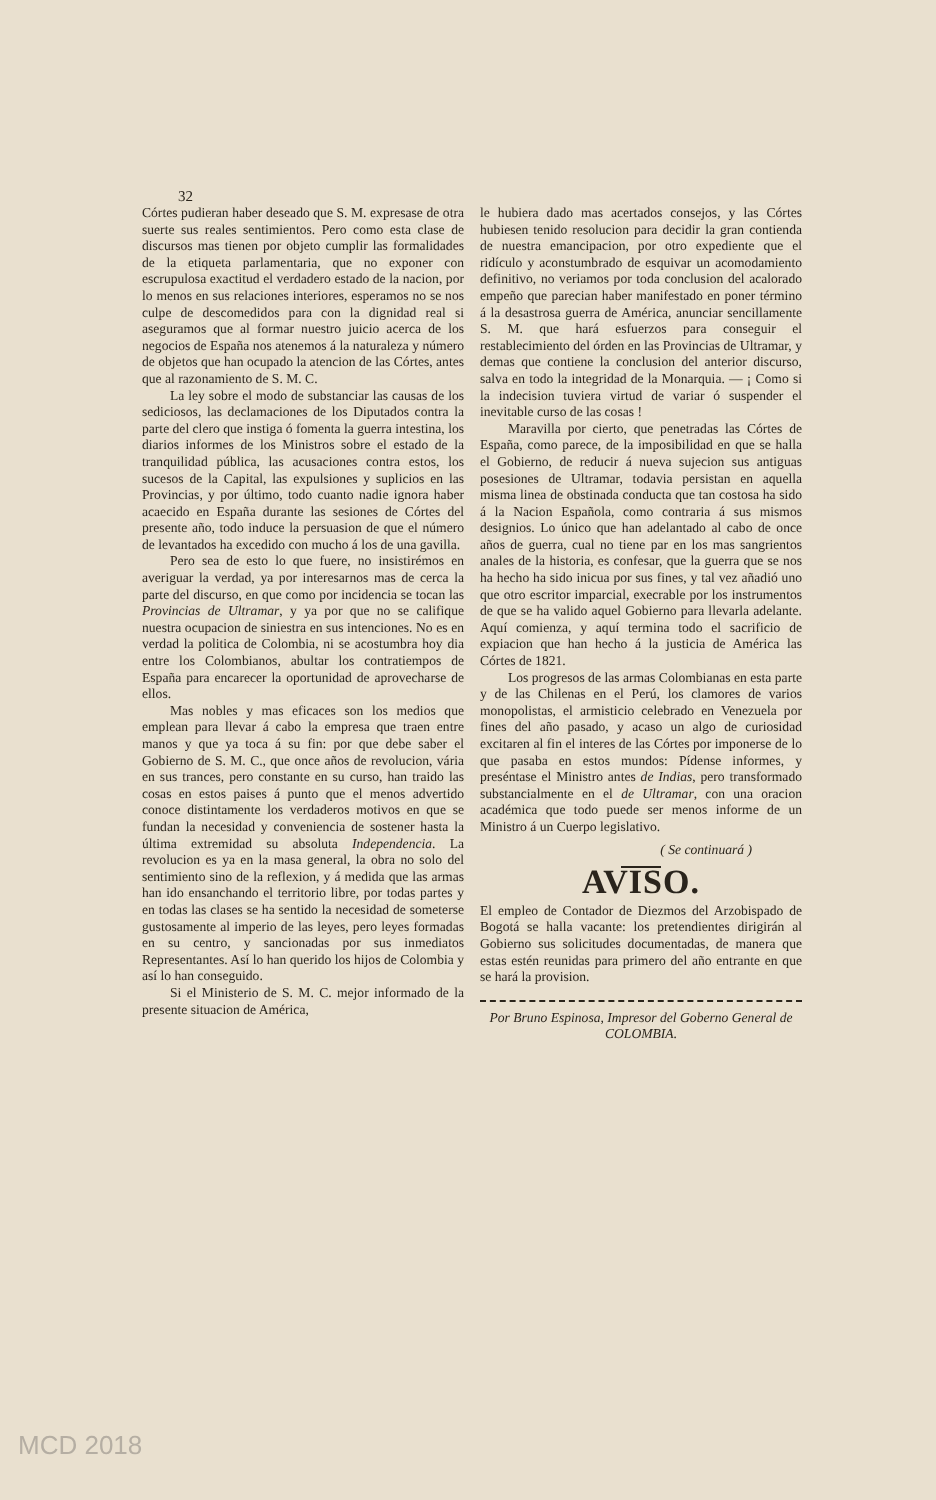32
Córtes pudieran haber deseado que S. M. expresase de otra suerte sus reales sentimientos. Pero como esta clase de discursos mas tienen por objeto cumplir las formalidades de la etiqueta parlamentaria, que no exponer con escrupulosa exactitud el verdadero estado de la nacion, por lo menos en sus relaciones interiores, esperamos no se nos culpe de descomedidos para con la dignidad real si aseguramos que al formar nuestro juicio acerca de los negocios de España nos atenemos á la naturaleza y número de objetos que han ocupado la atencion de las Córtes, antes que al razonamiento de S. M. C.
La ley sobre el modo de substanciar las causas de los sediciosos, las declamaciones de los Diputados contra la parte del clero que instiga ó fomenta la guerra intestina, los diarios informes de los Ministros sobre el estado de la tranquilidad pública, las acusaciones contra estos, los sucesos de la Capital, las expulsiones y suplicios en las Provincias, y por último, todo cuanto nadie ignora haber acaecido en España durante las sesiones de Córtes del presente año, todo induce la persuasion de que el número de levantados ha excedido con mucho á los de una gavilla.
Pero sea de esto lo que fuere, no insistirémos en averiguar la verdad, ya por interesarnos mas de cerca la parte del discurso, en que como por incidencia se tocan las Provincias de Ultramar, y ya por que no se califique nuestra ocupacion de siniestra en sus intenciones. No es en verdad la politica de Colombia, ni se acostumbra hoy dia entre los Colombianos, abultar los contratiempos de España para encarecer la oportunidad de aprovecharse de ellos.
Mas nobles y mas eficaces son los medios que emplean para llevar á cabo la empresa que traen entre manos y que ya toca á su fin: por que debe saber el Gobierno de S. M. C., que once años de revolucion, vária en sus trances, pero constante en su curso, han traido las cosas en estos paises á punto que el menos advertido conoce distintamente los verdaderos motivos en que se fundan la necesidad y conveniencia de sostener hasta la última extremidad su absoluta Independencia. La revolucion es ya en la masa general, la obra no solo del sentimiento sino de la reflexion, y á medida que las armas han ido ensanchando el territorio libre, por todas partes y en todas las clases se ha sentido la necesidad de someterse gustosamente al imperio de las leyes, pero leyes formadas en su centro, y sancionadas por sus inmediatos Representantes. Así lo han querido los hijos de Colombia y así lo han conseguido.
Si el Ministerio de S. M. C. mejor informado de la presente situacion de América,
le hubiera dado mas acertados consejos, y las Córtes hubiesen tenido resolucion para decidir la gran contienda de nuestra emancipacion, por otro expediente que el ridículo y aconstumbrado de esquivar un acomodamiento definitivo, no veriamos por toda conclusion del acalorado empeño que parecian haber manifestado en poner término á la desastrosa guerra de América, anunciar sencillamente S. M. que hará esfuerzos para conseguir el restablecimiento del órden en las Provincias de Ultramar, y demas que contiene la conclusion del anterior discurso, salva en todo la integridad de la Monarquia. — ¡ Como si la indecision tuviera virtud de variar ó suspender el inevitable curso de las cosas !
Maravilla por cierto, que penetradas las Córtes de España, como parece, de la imposibilidad en que se halla el Gobierno, de reducir á nueva sujecion sus antiguas posesiones de Ultramar, todavia persistan en aquella misma linea de obstinada conducta que tan costosa ha sido á la Nacion Española, como contraria á sus mismos designios. Lo único que han adelantado al cabo de once años de guerra, cual no tiene par en los mas sangrientos anales de la historia, es confesar, que la guerra que se nos ha hecho ha sido inicua por sus fines, y tal vez añadió uno que otro escritor imparcial, execrable por los instrumentos de que se ha valido aquel Gobierno para llevarla adelante. Aquí comienza, y aquí termina todo el sacrificio de expiacion que han hecho á la justicia de América las Córtes de 1821.
Los progresos de las armas Colombianas en esta parte y de las Chilenas en el Perú, los clamores de varios monopolistas, el armisticio celebrado en Venezuela por fines del año pasado, y acaso un algo de curiosidad excitaren al fin el interes de las Córtes por imponerse de lo que pasaba en estos mundos: Pídense informes, y preséntase el Ministro antes de Indias, pero transformado substancialmente en el de Ultramar, con una oracion académica que todo puede ser menos informe de un Ministro á un Cuerpo legislativo.
( Se continuará )
AVISO.
El empleo de Contador de Diezmos del Arzobispado de Bogotá se halla vacante: los pretendientes dirigirán al Gobierno sus solicitudes documentadas, de manera que estas estén reunidas para primero del año entrante en que se hará la provision.
Por Bruno Espinosa, Impresor del Goberno General de COLOMBIA.
MCD 2018